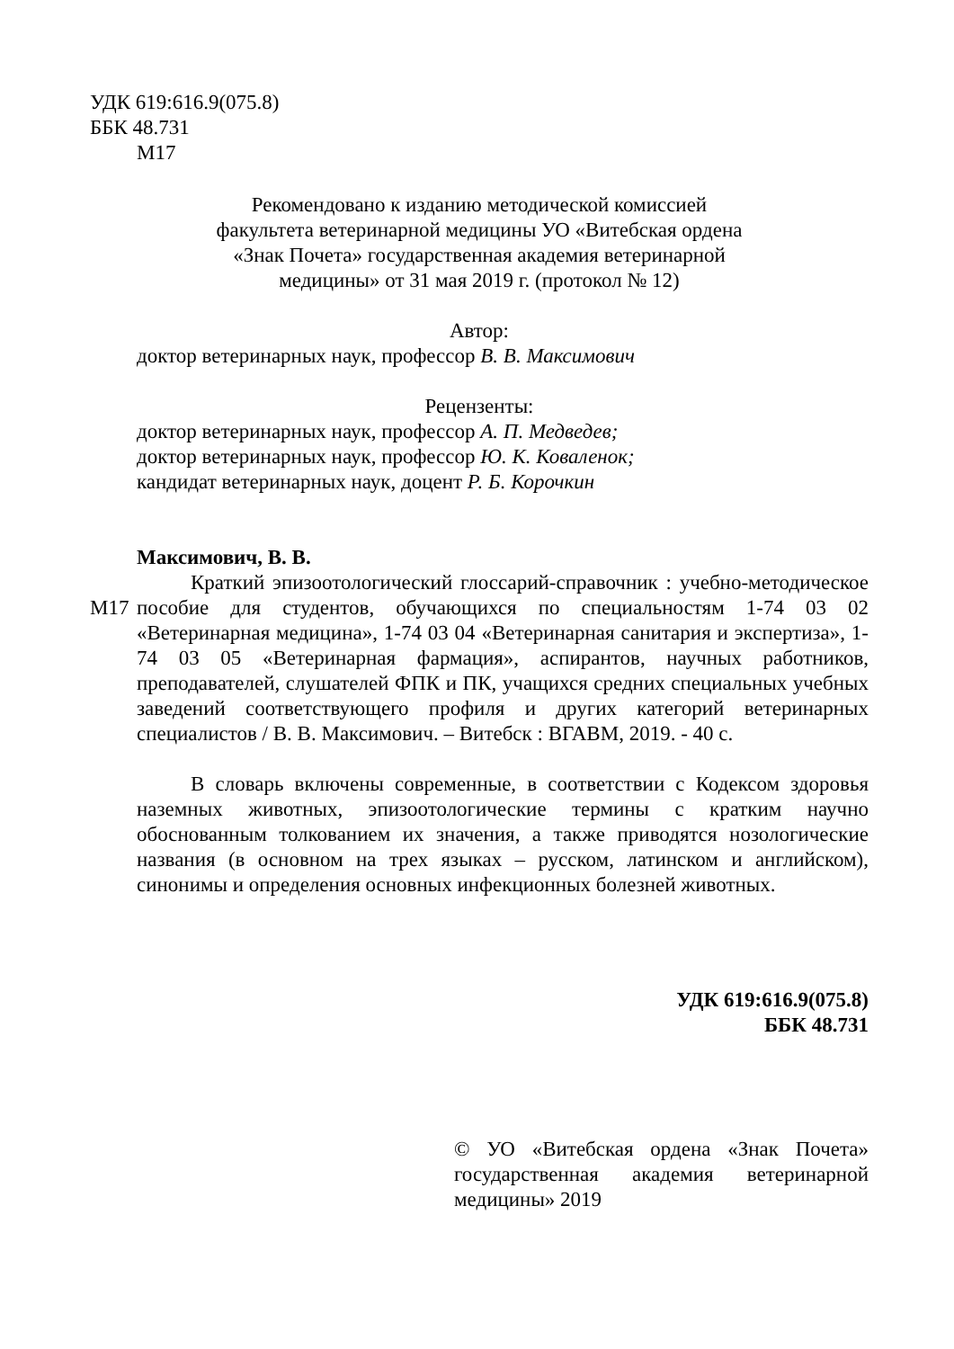УДК 619:616.9(075.8)
ББК 48.731
М17
Рекомендовано к изданию методической комиссией
факультета ветеринарной медицины УО «Витебская ордена
«Знак Почета» государственная академия ветеринарной
медицины» от 31 мая 2019 г. (протокол № 12)
Автор:
доктор ветеринарных наук, профессор В. В. Максимович
Рецензенты:
доктор ветеринарных наук, профессор А. П. Медведев;
доктор ветеринарных наук, профессор Ю. К. Коваленок;
кандидат ветеринарных наук, доцент Р. Б. Корочкин
Максимович, В. В.
М17 Краткий эпизоотологический глоссарий-справочник : учебно-методическое пособие для студентов, обучающихся по специальностям 1-74 03 02 «Ветеринарная медицина», 1-74 03 04 «Ветеринарная санитария и экспертиза», 1-74 03 05 «Ветеринарная фармация», аспирантов, научных работников, преподавателей, слушателей ФПК и ПК, учащихся средних специальных учебных заведений соответствующего профиля и других категорий ветеринарных специалистов / В. В. Максимович. – Витебск : ВГАВМ, 2019. - 40 с.
В словарь включены современные, в соответствии с Кодексом здоровья наземных животных, эпизоотологические термины с кратким научно обоснованным толкованием их значения, а также приводятся нозологические названия (в основном на трех языках – русском, латинском и английском), синонимы и определения основных инфекционных болезней животных.
УДК 619:616.9(075.8)
ББК 48.731
© УО «Витебская ордена «Знак Почета» государственная академия ветеринарной медицины» 2019